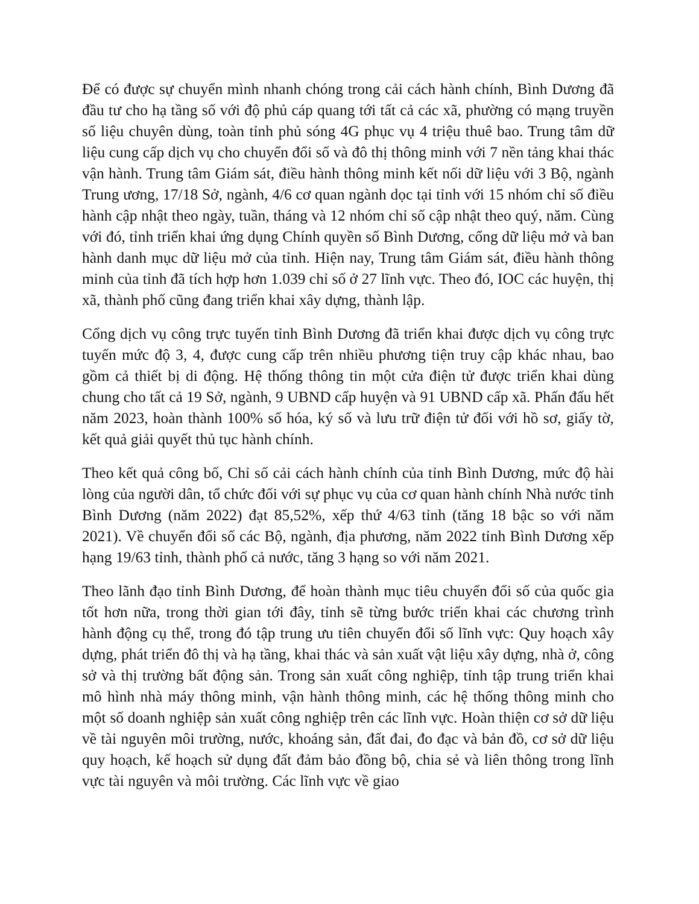Để có được sự chuyển mình nhanh chóng trong cải cách hành chính, Bình Dương đã đầu tư cho hạ tầng số với độ phủ cáp quang tới tất cả các xã, phường có mạng truyền số liệu chuyên dùng, toàn tỉnh phủ sóng 4G phục vụ 4 triệu thuê bao. Trung tâm dữ liệu cung cấp dịch vụ cho chuyển đổi số và đô thị thông minh với 7 nền tảng khai thác vận hành. Trung tâm Giám sát, điều hành thông minh kết nối dữ liệu với 3 Bộ, ngành Trung ương, 17/18 Sở, ngành, 4/6 cơ quan ngành dọc tại tỉnh với 15 nhóm chỉ số điều hành cập nhật theo ngày, tuần, tháng và 12 nhóm chỉ số cập nhật theo quý, năm. Cùng với đó, tỉnh triển khai ứng dụng Chính quyền số Bình Dương, cổng dữ liệu mở và ban hành danh mục dữ liệu mở của tỉnh. Hiện nay, Trung tâm Giám sát, điều hành thông minh của tỉnh đã tích hợp hơn 1.039 chỉ số ở 27 lĩnh vực. Theo đó, IOC các huyện, thị xã, thành phố cũng đang triển khai xây dựng, thành lập.
Cổng dịch vụ công trực tuyến tỉnh Bình Dương đã triển khai được dịch vụ công trực tuyến mức độ 3, 4, được cung cấp trên nhiều phương tiện truy cập khác nhau, bao gồm cả thiết bị di động. Hệ thống thông tin một cửa điện tử được triển khai dùng chung cho tất cả 19 Sở, ngành, 9 UBND cấp huyện và 91 UBND cấp xã. Phấn đấu hết năm 2023, hoàn thành 100% số hóa, ký số và lưu trữ điện tử đối với hồ sơ, giấy tờ, kết quả giải quyết thủ tục hành chính.
Theo kết quả công bố, Chỉ số cải cách hành chính của tỉnh Bình Dương, mức độ hài lòng của người dân, tổ chức đối với sự phục vụ của cơ quan hành chính Nhà nước tỉnh Bình Dương (năm 2022) đạt 85,52%, xếp thứ 4/63 tỉnh (tăng 18 bậc so với năm 2021). Về chuyển đổi số các Bộ, ngành, địa phương, năm 2022 tỉnh Bình Dương xếp hạng 19/63 tỉnh, thành phố cả nước, tăng 3 hạng so với năm 2021.
Theo lãnh đạo tỉnh Bình Dương, để hoàn thành mục tiêu chuyển đổi số của quốc gia tốt hơn nữa, trong thời gian tới đây, tỉnh sẽ từng bước triển khai các chương trình hành động cụ thể, trong đó tập trung ưu tiên chuyển đổi số lĩnh vực: Quy hoạch xây dựng, phát triển đô thị và hạ tầng, khai thác và sản xuất vật liệu xây dựng, nhà ở, công sở và thị trường bất động sản. Trong sản xuất công nghiệp, tỉnh tập trung triển khai mô hình nhà máy thông minh, vận hành thông minh, các hệ thống thông minh cho một số doanh nghiệp sản xuất công nghiệp trên các lĩnh vực. Hoàn thiện cơ sở dữ liệu về tài nguyên môi trường, nước, khoáng sản, đất đai, đo đạc và bản đồ, cơ sở dữ liệu quy hoạch, kế hoạch sử dụng đất đảm bảo đồng bộ, chia sẻ và liên thông trong lĩnh vực tài nguyên và môi trường. Các lĩnh vực về giao